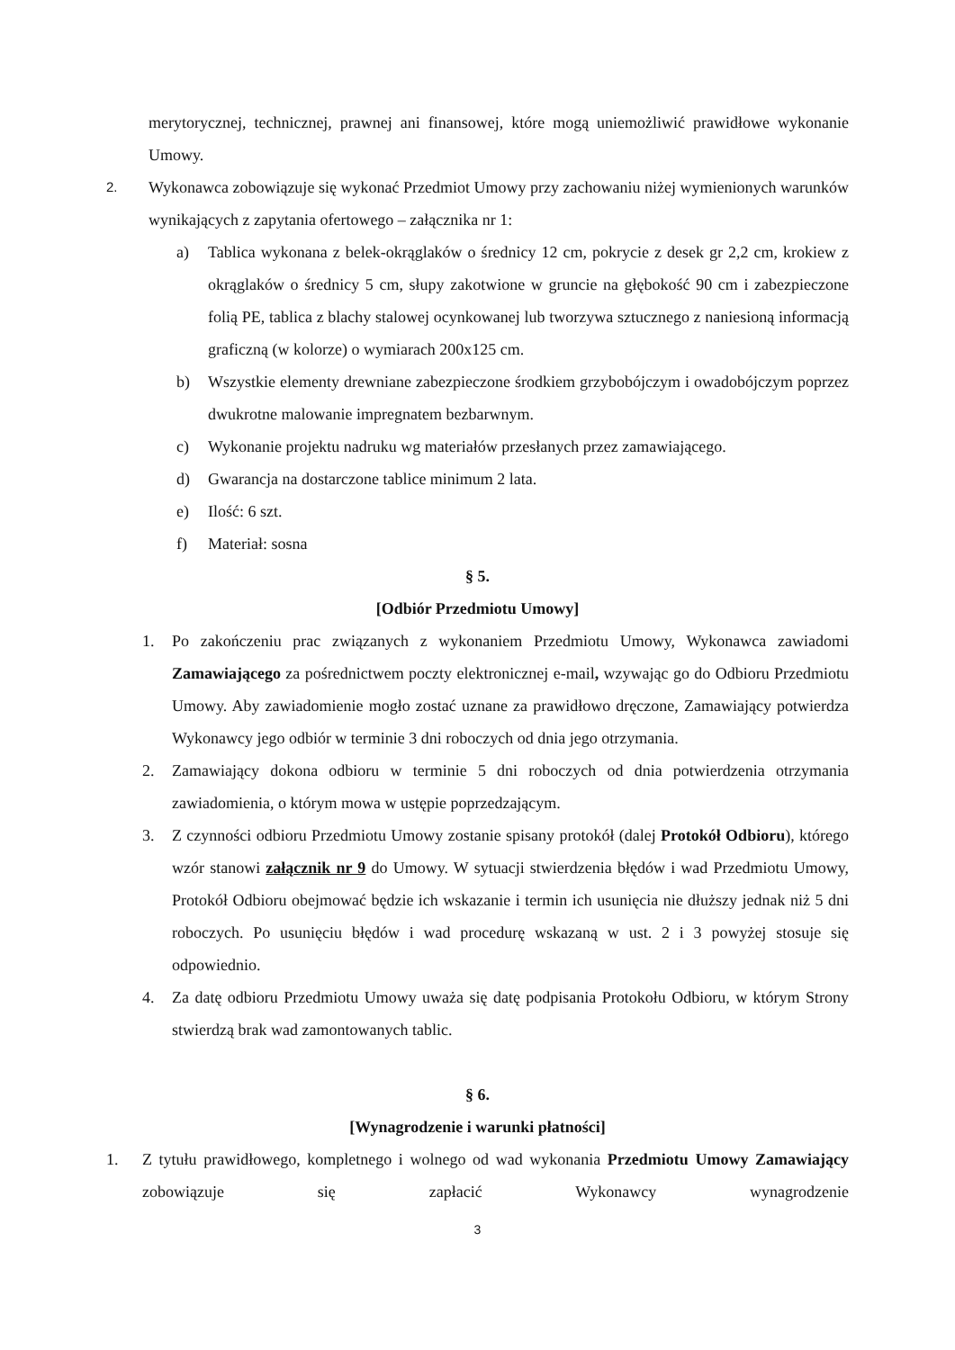merytorycznej, technicznej, prawnej ani finansowej, które mogą uniemożliwić prawidłowe wykonanie Umowy.
2. Wykonawca zobowiązuje się wykonać Przedmiot Umowy przy zachowaniu niżej wymienionych warunków wynikających z zapytania ofertowego – załącznika nr 1:
a) Tablica wykonana z belek-okrąglaków o średnicy 12 cm, pokrycie z desek gr 2,2 cm, krokiew z okrąglaków o średnicy 5 cm, słupy zakotwione w gruncie na głębokość 90 cm i zabezpieczone folią PE, tablica z blachy stalowej ocynkowanej lub tworzywa sztucznego z naniesioną informacją graficzną (w kolorze) o wymiarach 200x125 cm.
b) Wszystkie elementy drewniane zabezpieczone środkiem grzybobójczym i owadobójczym poprzez dwukrotne malowanie impregnatem bezbarwnym.
c) Wykonanie projektu nadruku wg materiałów przesłanych przez zamawiającego.
d) Gwarancja na dostarczone tablice minimum 2 lata.
e) Ilość: 6 szt.
f) Materiał: sosna
§ 5.
[Odbiór Przedmiotu Umowy]
1. Po zakończeniu prac związanych z wykonaniem Przedmiotu Umowy, Wykonawca zawiadomi Zamawiającego za pośrednictwem poczty elektronicznej e-mail, wzywając go do Odbioru Przedmiotu Umowy. Aby zawiadomienie mogło zostać uznane za prawidłowo dręczone, Zamawiający potwierdza Wykonawcy jego odbiór w terminie 3 dni roboczych od dnia jego otrzymania.
2. Zamawiający dokona odbioru w terminie 5 dni roboczych od dnia potwierdzenia otrzymania zawiadomienia, o którym mowa w ustępie poprzedzającym.
3. Z czynności odbioru Przedmiotu Umowy zostanie spisany protokół (dalej Protokół Odbioru), którego wzór stanowi załącznik nr 9 do Umowy. W sytuacji stwierdzenia błędów i wad Przedmiotu Umowy, Protokół Odbioru obejmować będzie ich wskazanie i termin ich usunięcia nie dłuższy jednak niż 5 dni roboczych. Po usunięciu błędów i wad procedurę wskazaną w ust. 2 i 3 powyżej stosuje się odpowiednio.
4. Za datę odbioru Przedmiotu Umowy uważa się datę podpisania Protokołu Odbioru, w którym Strony stwierdzą brak wad zamontowanych tablic.
§ 6.
[Wynagrodzenie i warunki płatności]
1. Z tytułu prawidłowego, kompletnego i wolnego od wad wykonania Przedmiotu Umowy Zamawiający zobowiązuje się zapłacić Wykonawcy wynagrodzenie
3